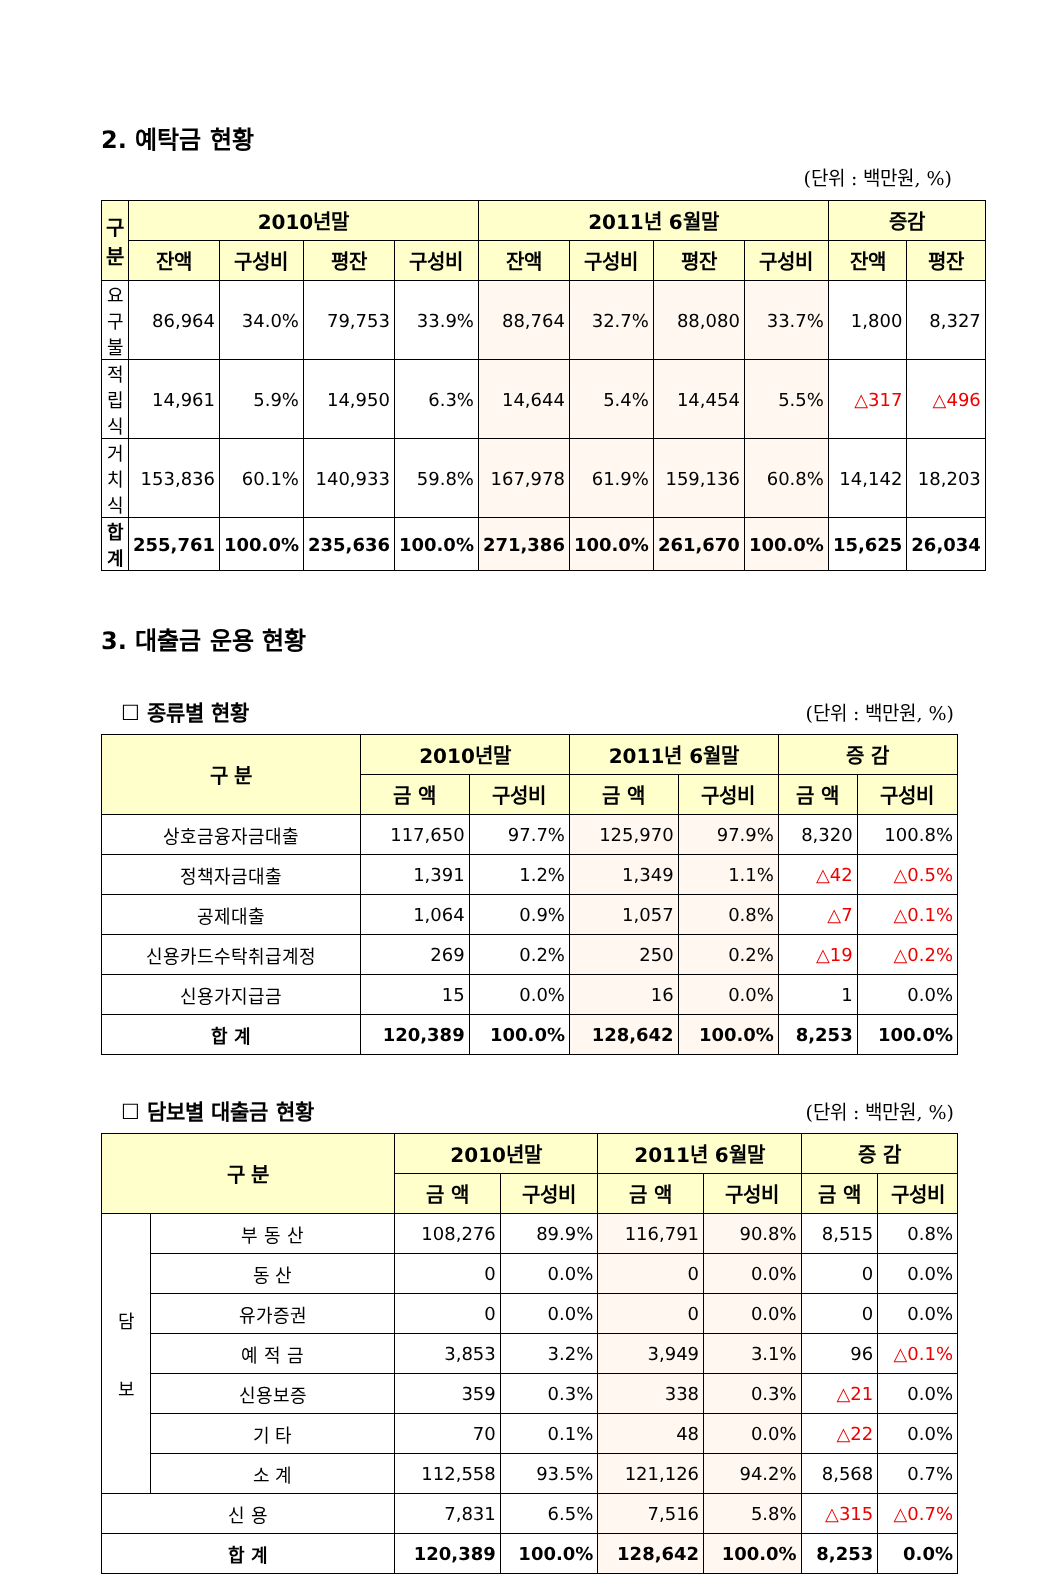2. 예탁금 현황
(단위 : 백만원, %)
| 구 분 | 2010년말 | | | | 2011년 6월말 | | | | 증감 | |
| --- | --- | --- | --- | --- | --- | --- | --- | --- | --- | --- |
| | 잔액 | 구성비 | 평잔 | 구성비 | 잔액 | 구성비 | 평잔 | 구성비 | 잔액 | 평잔 |
| 요구불 | 86,964 | 34.0% | 79,753 | 33.9% | 88,764 | 32.7% | 88,080 | 33.7% | 1,800 | 8,327 |
| 적립식 | 14,961 | 5.9% | 14,950 | 6.3% | 14,644 | 5.4% | 14,454 | 5.5% | △317 | △496 |
| 거치식 | 153,836 | 60.1% | 140,933 | 59.8% | 167,978 | 61.9% | 159,136 | 60.8% | 14,142 | 18,203 |
| 합 계 | 255,761 | 100.0% | 235,636 | 100.0% | 271,386 | 100.0% | 261,670 | 100.0% | 15,625 | 26,034 |
3. 대출금 운용 현황
☐ 종류별 현황 (단위 : 백만원, %)
| 구 분 | 2010년말 | | 2011년 6월말 | | 증 감 | |
| --- | --- | --- | --- | --- | --- | --- |
| | 금 액 | 구성비 | 금 액 | 구성비 | 금 액 | 구성비 |
| 상호금융자금대출 | 117,650 | 97.7% | 125,970 | 97.9% | 8,320 | 100.8% |
| 정책자금대출 | 1,391 | 1.2% | 1,349 | 1.1% | △42 | △0.5% |
| 공제대출 | 1,064 | 0.9% | 1,057 | 0.8% | △7 | △0.1% |
| 신용카드수탁취급계정 | 269 | 0.2% | 250 | 0.2% | △19 | △0.2% |
| 신용가지급금 | 15 | 0.0% | 16 | 0.0% | 1 | 0.0% |
| 합 계 | 120,389 | 100.0% | 128,642 | 100.0% | 8,253 | 100.0% |
☐ 담보별 대출금 현황 (단위 : 백만원, %)
| 구 분 | | 2010년말 | | 2011년 6월말 | | 증 감 | |
| --- | --- | --- | --- | --- | --- | --- | --- |
| | | 금 액 | 구성비 | 금 액 | 구성비 | 금 액 | 구성비 |
| 담 보 | 부 동 산 | 108,276 | 89.9% | 116,791 | 90.8% | 8,515 | 0.8% |
| | 동 산 | 0 | 0.0% | 0 | 0.0% | 0 | 0.0% |
| | 유가증권 | 0 | 0.0% | 0 | 0.0% | 0 | 0.0% |
| | 예 적 금 | 3,853 | 3.2% | 3,949 | 3.1% | 96 | △0.1% |
| | 신용보증 | 359 | 0.3% | 338 | 0.3% | △21 | 0.0% |
| | 기 타 | 70 | 0.1% | 48 | 0.0% | △22 | 0.0% |
| | 소 계 | 112,558 | 93.5% | 121,126 | 94.2% | 8,568 | 0.7% |
| 신 용 | | 7,831 | 6.5% | 7,516 | 5.8% | △315 | △0.7% |
| 합 계 | | 120,389 | 100.0% | 128,642 | 100.0% | 8,253 | 0.0% |